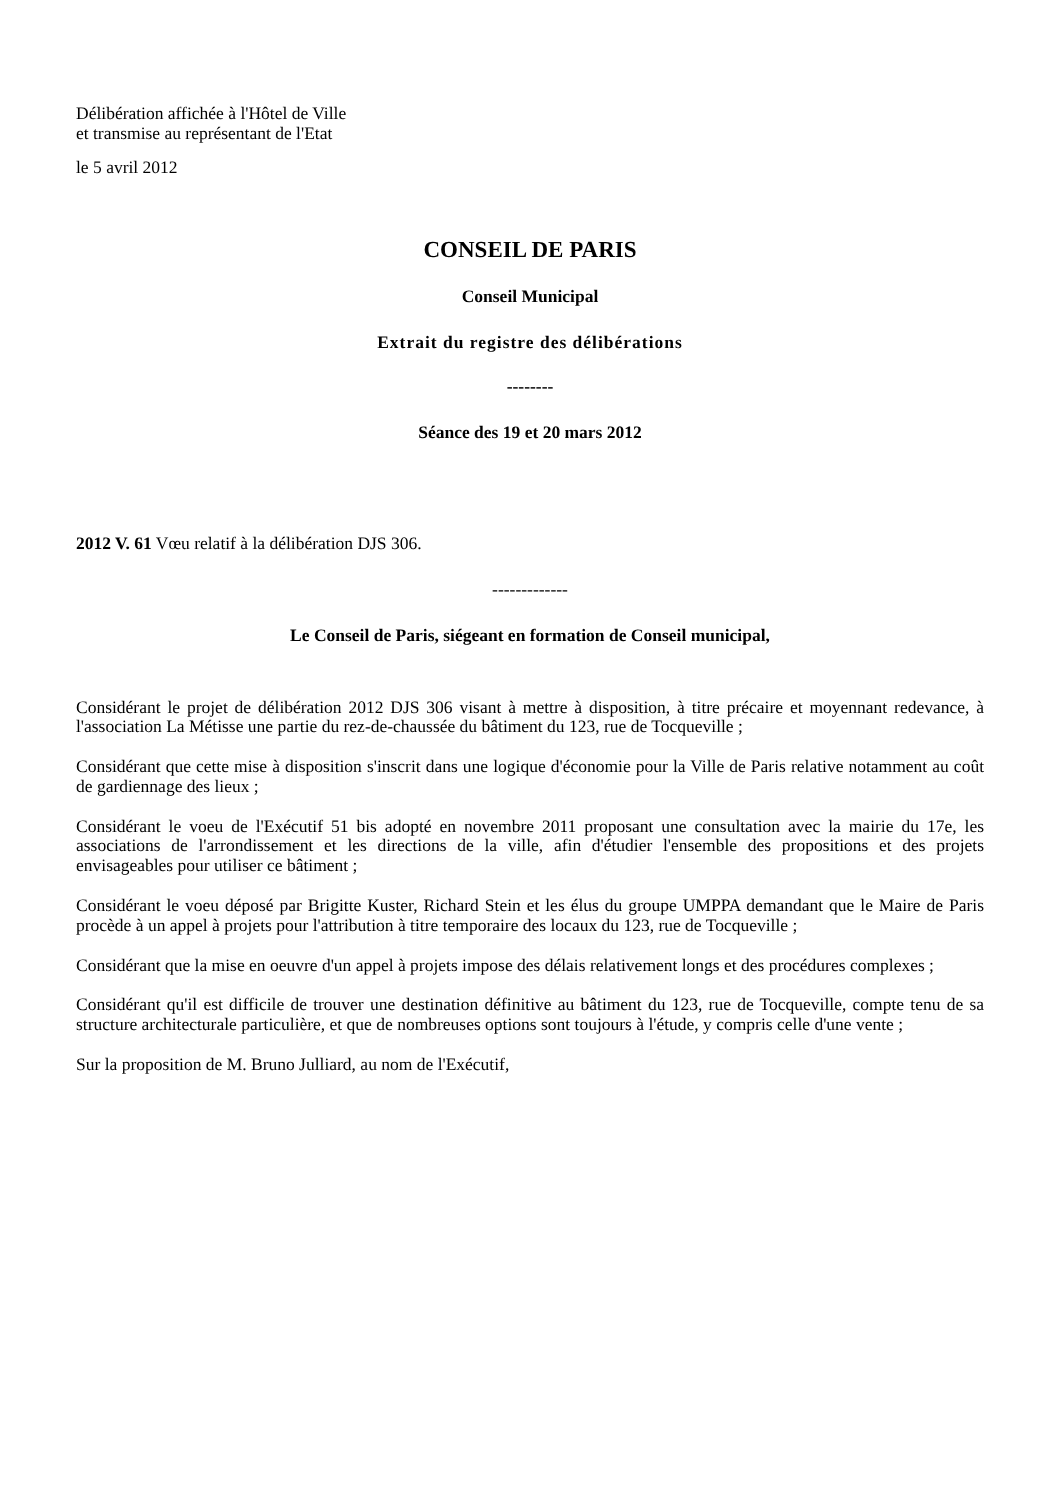Délibération affichée à l'Hôtel de Ville
et transmise au représentant de l'Etat
le 5 avril 2012
CONSEIL DE PARIS
Conseil Municipal
Extrait du registre des délibérations
--------
Séance des 19 et 20 mars 2012
2012 V. 61 Vœu relatif à la délibération DJS 306.
-------------
Le Conseil de Paris, siégeant en formation de Conseil municipal,
Considérant le projet de délibération 2012 DJS 306 visant à mettre à disposition, à titre précaire et moyennant redevance, à l'association La Métisse une partie du rez-de-chaussée du bâtiment du 123, rue de Tocqueville ;
Considérant que cette mise à disposition s'inscrit dans une logique d'économie pour la Ville de Paris relative notamment au coût de gardiennage des lieux ;
Considérant le voeu de l'Exécutif 51 bis adopté en novembre 2011 proposant une consultation avec la mairie du 17e, les associations de l'arrondissement et les directions de la ville, afin d'étudier l'ensemble des propositions et des projets envisageables pour utiliser ce bâtiment ;
Considérant le voeu déposé par Brigitte Kuster, Richard Stein et les élus du groupe UMPPA demandant que le Maire de Paris procède à un appel à projets pour l'attribution à titre temporaire des locaux du 123, rue de Tocqueville ;
Considérant que la mise en oeuvre d'un appel à projets impose des délais relativement longs et des procédures complexes ;
Considérant qu'il est difficile de trouver une destination définitive au bâtiment du 123, rue de Tocqueville, compte tenu de sa structure architecturale particulière, et que de nombreuses options sont toujours à l'étude, y compris celle d'une vente ;
Sur la proposition de M. Bruno Julliard, au nom de l'Exécutif,